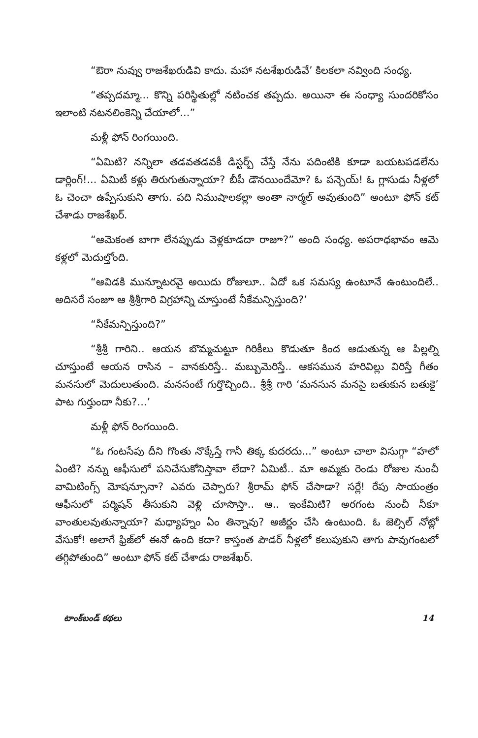“ఔరా నువ్వు రాజశేఖరుడివి కాదు. మహా నటశేఖరుడివే’ కిలకలా నవ్వింది సంధ్య.
“తప్పదమ్మా... కొన్ని పరిస్థితుల్లో నటించక తప్పదు. అయినా ఈ సంధ్యా సుందరికోసం ఇలాంటి నటనలింకెన్ని చేయాలో...”
మళ్లీ ఫోన్ రింగయింది.
“ఏమిటి? నన్నిలా తడవతడవకీ డిస్టర్బ్ చేస్తే నేను పదింటికి కూడా బయటపడలేను డార్లింగ్!... ఏమిటీ కళ్లు తిరుగుతున్నాయా? బీపీ డౌనయిందేమో? ఓ పన్చెయ్! ఓ గ్లాసుడు నీళ్లలో ఓ చెంచా ఉప్పేసుకుని తాగు. పది నిముషాలకల్లా అంతా నార్మల్ అవుతుంది” అంటూ ఫోన్ కట్ చేశాడు రాజశేఖర్.
“ఆమెకంత బాగా లేనప్పుడు వెళ్లకూడదా రాజూ?” అంది సంధ్య. అపరాధభావం ఆమె కళ్లలో మెదుల్తోంది.
“ఆవిడకి మున్నూటరవై అయిదు రోజులూ.. ఏదో ఒక సమస్య ఉంటూనే ఉంటుందిలే.. అదిసరే సంజూ ఆ శ్రీశ్రీగారి విగ్రహాన్ని చూస్తుంటే నీకేమన్పిస్తుంది?’
“నీకేమన్పిస్తుంది?”
“శ్రీశ్రీ గారిని.. ఆయన బొమ్మచుట్టూ గిరికీలు కొడుతూ కింద ఆడుతున్న ఆ పిల్లల్ని చూస్తుంటే ఆయన రాసిన – వానకురిస్తే.. మబ్బుమెరిస్తే.. ఆకసమున హరివిల్లు విరిస్తే గీతం మనసులో మెదులుతుంది. మనసంటే గుర్తొచ్చింది.. శ్రీశ్రీ గారి ‘మనసున మనసై బతుకున బతుకై’ పాట గుర్తుందా నీకు?...’
మళ్లీ ఫోన్ రింగయింది.
“ఓ గంటసేపు దీని గొంతు నొక్కేస్తే గానీ తిక్క కుదరదు...” అంటూ చాలా విసుగ్గా “హలో ఏంటి? నన్ను ఆఫీసులో పనిచేసుకోనిస్తావా లేదా? ఏమిటీ.. మా అమ్మకు రెండు రోజుల నుంచీ వామిటింగ్స్ మోషన్సూనా? ఎవరు చెప్పారు? శ్రీరామ్ ఫోన్ చేసాడా? సర్లే! రేపు సాయంత్రం ఆఫీసులో పర్మిషన్ తీసుకుని వెళ్లి చూసొస్తా.. ఆ.. ఇంకేమిటి? అరగంట నుంచీ నీకూ వాంతులవుతున్నాయా? మధ్యాహ్నం ఏం తిన్నావు? అజీర్ణం చేసి ఉంటుంది. ఓ జెల్సిల్ నోట్లో వేసుకో! అలాగే ఫ్రిజ్‌లో ఈనో ఉంది కదా? కాస్తంత పౌడర్ నీళ్లలో కలుపుకుని తాగు పావుగంటలో తగ్గిపోతుంది” అంటూ ఫోన్ కట్ చేశాడు రాజశేఖర్.
టాంక్‌బండ్ కథలు 14